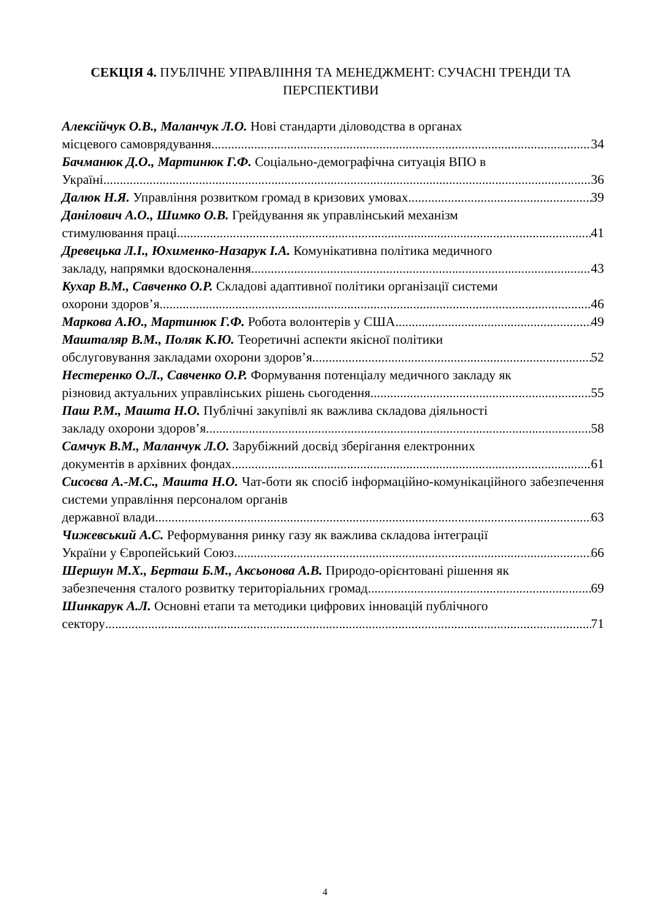СЕКЦІЯ 4. ПУБЛІЧНЕ УПРАВЛІННЯ ТА МЕНЕДЖМЕНТ: СУЧАСНІ ТРЕНДИ ТА ПЕРСПЕКТИВИ
Алексійчук О.В., Маланчук Л.О. Нові стандарти діловодства в органах
місцевого самоврядування 34
Бачманюк Д.О., Мартинюк Г.Ф. Соціально-демографічна ситуація ВПО в
Україні 36
Далюк Н.Я. Управління розвитком громад в кризових умовах 39
Данілович А.О., Шимко О.В. Грейдування як управлінський механізм
стимулювання праці 41
Древецька Л.І., Юхименко-Назарук І.А. Комунікативна політика медичного
закладу, напрямки вдосконалення 43
Кухар В.М., Савченко О.Р. Складові адаптивної політики організації системи
охорони здоров’я 46
Маркова А.Ю., Мартинюк Г.Ф. Робота волонтерів у США 49
Машталяр В.М., Поляк К.Ю. Теоретичні аспекти якісної політики
обслуговування закладами охорони здоров’я 52
Нестеренко О.Л., Савченко О.Р. Формування потенціалу медичного закладу як
різновид актуальних управлінських рішень сьогодення 55
Паш Р.М., Машта Н.О. Публічні закупівлі як важлива складова діяльності
закладу охорони здоров’я 58
Самчук В.М., Маланчук Л.О. Зарубіжний досвід зберігання електронних
документів в архівних фондах 61
Сисоєва А.-М.С., Машта Н.О. Чат-боти як спосіб інформаційно-комунікаційного забезпечення системи управління персоналом органів
державної влади 63
Чижевський А.С. Реформування ринку газу як важлива складова інтеграції
України у Європейський Союз 66
Шершун М.Х., Берташ Б.М., Аксьонова А.В. Природо-орієнтовані рішення як
забезпечення сталого розвитку територіальних громад 69
Шинкарук А.Л. Основні етапи та методики цифрових інновацій публічного
сектору 71
4